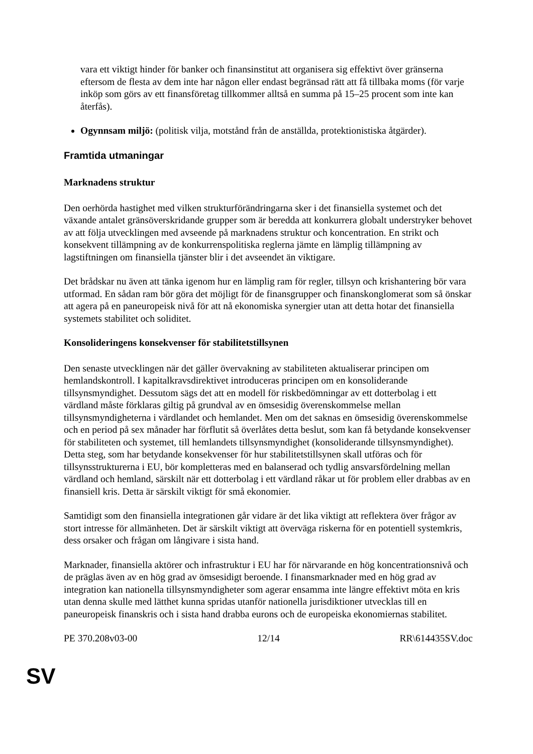vara ett viktigt hinder för banker och finansinstitut att organisera sig effektivt över gränserna eftersom de flesta av dem inte har någon eller endast begränsad rätt att få tillbaka moms (för varje inköp som görs av ett finansföretag tillkommer alltså en summa på 15–25 procent som inte kan återfås).
Ogynnsam miljö: (politisk vilja, motstånd från de anställda, protektionistiska åtgärder).
Framtida utmaningar
Marknadens struktur
Den oerhörda hastighet med vilken strukturförändringarna sker i det finansiella systemet och det växande antalet gränsöverskridande grupper som är beredda att konkurrera globalt understryker behovet av att följa utvecklingen med avseende på marknadens struktur och koncentration. En strikt och konsekvent tillämpning av de konkurrenspolitiska reglerna jämte en lämplig tillämpning av lagstiftningen om finansiella tjänster blir i det avseendet än viktigare.
Det brådskar nu även att tänka igenom hur en lämplig ram för regler, tillsyn och krishantering bör vara utformad. En sådan ram bör göra det möjligt för de finansgrupper och finanskonglomerat som så önskar att agera på en paneuropeisk nivå för att nå ekonomiska synergier utan att detta hotar det finansiella systemets stabilitet och soliditet.
Konsolideringens konsekvenser för stabilitetstillsynen
Den senaste utvecklingen när det gäller övervakning av stabiliteten aktualiserar principen om hemlandskontroll. I kapitalkravsdirektivet introduceras principen om en konsoliderande tillsynsmyndighet. Dessutom sägs det att en modell för riskbedömningar av ett dotterbolag i ett värdland måste förklaras giltig på grundval av en ömsesidig överenskommelse mellan tillsynsmyndigheterna i värdlandet och hemlandet. Men om det saknas en ömsesidig överenskommelse och en period på sex månader har förflutit så överlåtes detta beslut, som kan få betydande konsekvenser för stabiliteten och systemet, till hemlandets tillsynsmyndighet (konsoliderande tillsynsmyndighet). Detta steg, som har betydande konsekvenser för hur stabilitetstillsynen skall utföras och för tillsynsstrukturerna i EU, bör kompletteras med en balanserad och tydlig ansvarsfördelning mellan värdland och hemland, särskilt när ett dotterbolag i ett värdland råkar ut för problem eller drabbas av en finansiell kris. Detta är särskilt viktigt för små ekonomier.
Samtidigt som den finansiella integrationen går vidare är det lika viktigt att reflektera över frågor av stort intresse för allmänheten. Det är särskilt viktigt att överväga riskerna för en potentiell systemkris, dess orsaker och frågan om långivare i sista hand.
Marknader, finansiella aktörer och infrastruktur i EU har för närvarande en hög koncentrationsnivå och de präglas även av en hög grad av ömsesidigt beroende. I finansmarknader med en hög grad av integration kan nationella tillsynsmyndigheter som agerar ensamma inte längre effektivt möta en kris utan denna skulle med lätthet kunna spridas utanför nationella jurisdiktioner utvecklas till en paneuropeisk finanskris och i sista hand drabba eurons och de europeiska ekonomiernas stabilitet.
PE 370.208v03-00 12/14 RR\614435SV.doc
SV